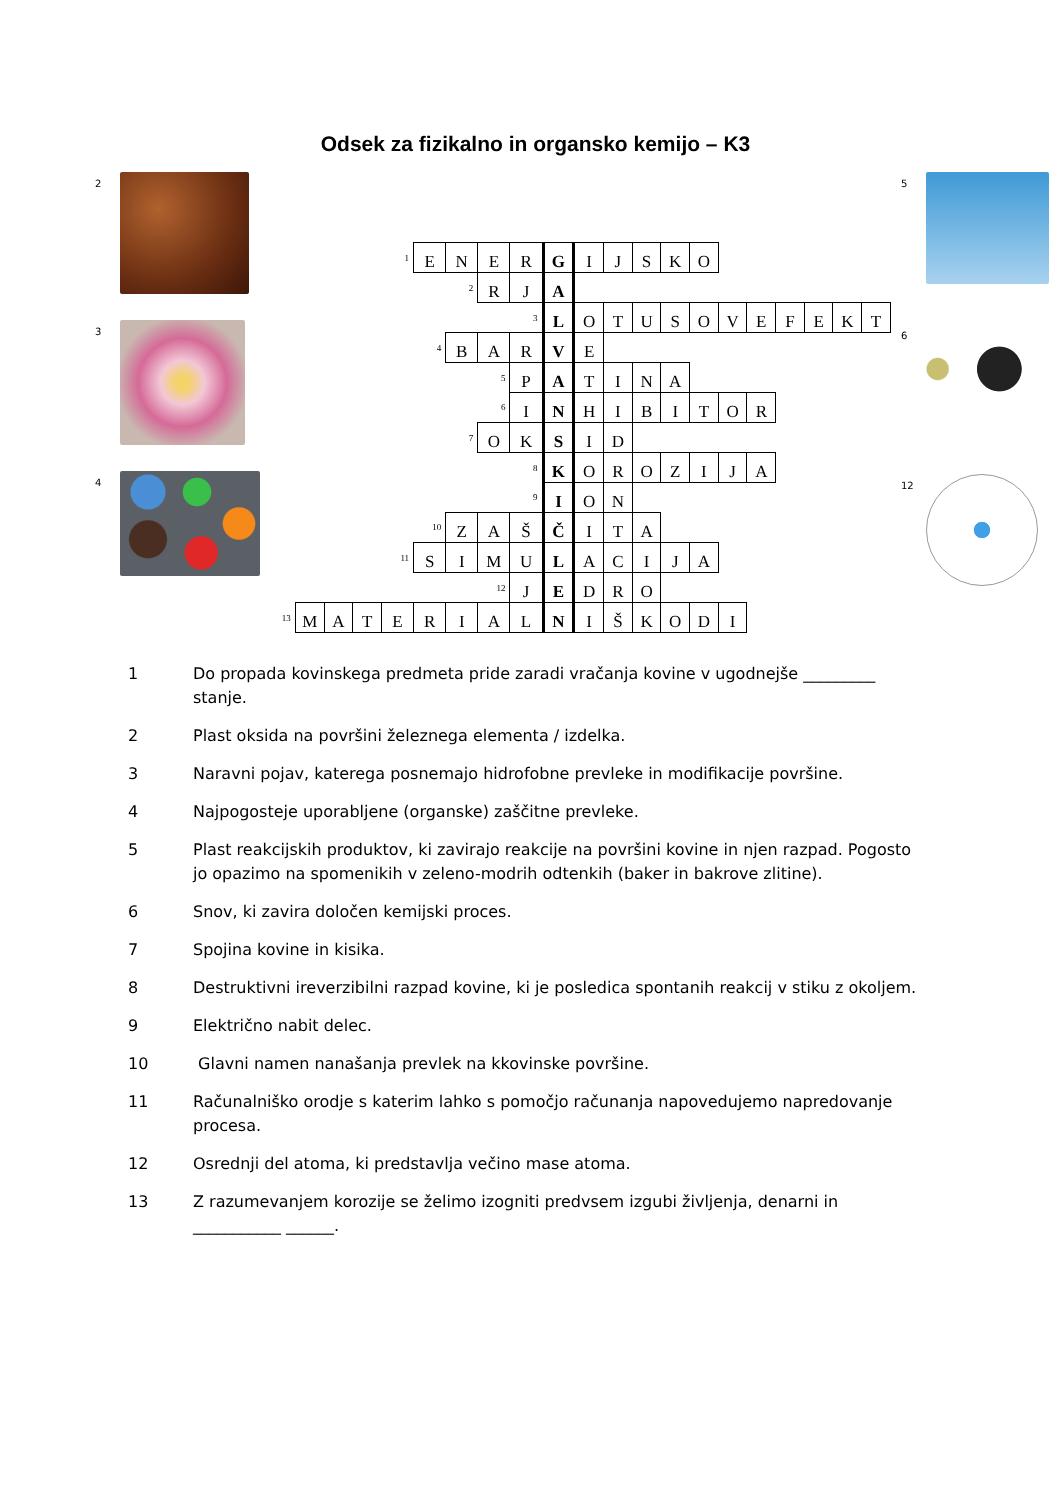Odsek za fizikalno in organsko kemijo – K3
2
3
4
| | | | | 1 | E | N | E | R | G | I | J | S | K | O | | | | | | |
| | | | | | | 2 | R | J | A | | | | | | | | | | | |
| | | | | | | | | 3 | L | O | T | U | S | O | V | E | F | E | K | T |
| | | | | | 4 | B | A | R | V | E | | | | | | | | | | |
| | | | | | | | 5 | P | A | T | I | N | A | | | | | | | |
| | | | | | | | 6 | I | N | H | I | B | I | T | O | R | | | | |
| | | | | | | 7 | O | K | S | I | D | | | | | | | | | |
| | | | | | | | | 8 | K | O | R | O | Z | I | J | A | | | | |
| | | | | | | | | 9 | I | O | N | | | | | | | | | |
| | | | | | 10 | Z | A | Š | Č | I | T | A | | | | | | | | |
| | | | | 11 | S | I | M | U | L | A | C | I | J | A | | | | | | |
| | | | | | | | 12 | J | E | D | R | O | | | | | | | | |
| 13 | M | A | T | E | R | I | A | L | N | I | Š | K | O | D | I | | | | | |
5
6
12
1 Do propada kovinskega predmeta pride zaradi vračanja kovine v ugodnejše _________ stanje.
2 Plast oksida na površini železnega elementa / izdelka.
3 Naravni pojav, katerega posnemajo hidrofobne prevleke in modifikacije površine.
4 Najpogosteje uporabljene (organske) zaščitne prevleke.
5 Plast reakcijskih produktov, ki zavirajo reakcije na površini kovine in njen razpad. Pogosto jo opazimo na spomenikih v zeleno-modrih odtenkih (baker in bakrove zlitine).
6 Snov, ki zavira določen kemijski proces.
7 Spojina kovine in kisika.
8 Destruktivni ireverzibilni razpad kovine, ki je posledica spontanih reakcij v stiku z okoljem.
9 Električno nabit delec.
10 Glavni namen nanašanja prevlek na kkovinske površine.
11 Računalniško orodje s katerim lahko s pomočjo računanja napovedujemo napredovanje procesa.
12 Osrednji del atoma, ki predstavlja večino mase atoma.
13 Z razumevanjem korozije se želimo izogniti predvsem izgubi življenja, denarni in ___________ ______.